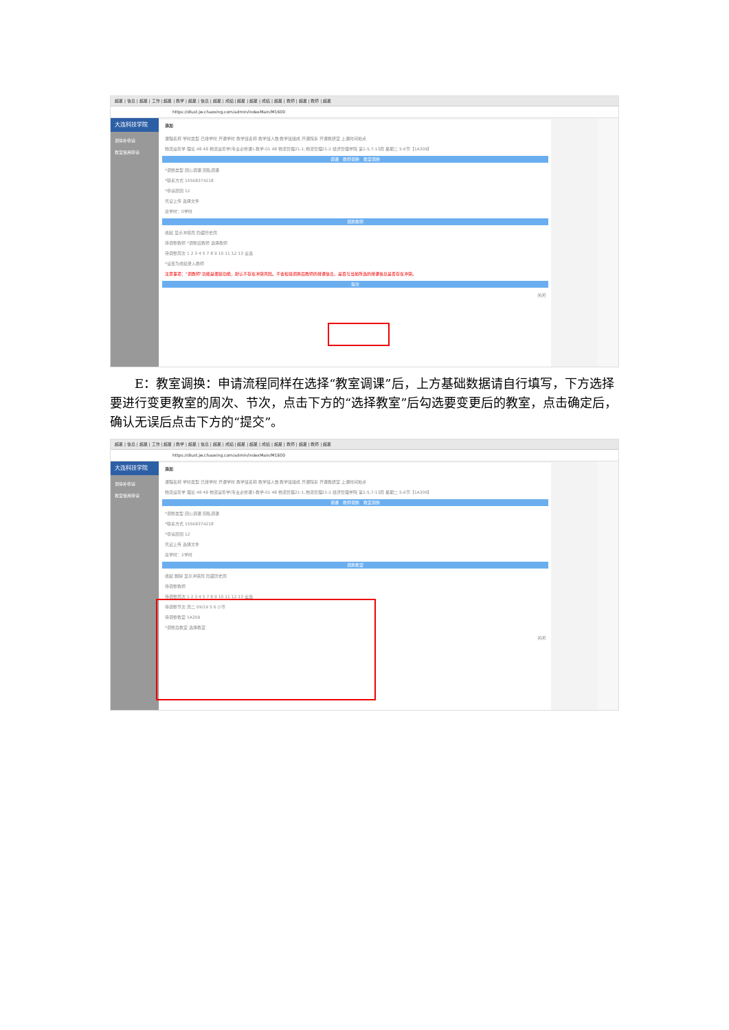超星 | 信息 | 超星 | 工作 | 超星 | 教学 | 超星 | 信息 | 超星 | 成绩 | 超星 | 超星 | 成绩 | 超星 | 教师 | 超星 | 教师 | 超星
https://dlust.jw.chaoxing.com/admin/indexMain/M1600
大连科技学院
调停补申请
教室借用申请
添加
课程名称 学时类型 已排学时 开课学时 教学班名称 教学班人数 教学班组成 开课院系 开课教研室 上课时间地点
物流运筹学 理论 48 48 物流运筹学(专业必修课)-教学-01 48 物流管理21-1,物流管理21-2 经济管理学院 第1-5,7-13周 星期二 5-6节【1A309】
调课 教师调换 教室调换
*调整类型 因公调课 因私调课
*联系方式 15568374218
*申请原因 12
凭证上传 选择文件
总学时：0学时
调换教师
收起 显示冲突周 隐藏历史周
待调整教师 *调整后教师 选择教师
待调整周次 1 2 3 4 5 7 8 9 10 11 12 13 全选
*设置为成绩录入教师
注意事项："调教师"功能是便捷功能，默认不存在冲突风险。不会检验调换后教师的排课信息，是否与当前所选的排课信息是否存在冲突。
提交
关闭
E：教室调换：申请流程同样在选择“教室调课”后，上方基础数据请自行填写，下方选择要进行变更教室的周次、节次，点击下方的“选择教室”后勾选要变更后的教室，点击确定后，确认无误后点击下方的“提交”。
超星 | 信息 | 超星 | 工作 | 超星 | 教学 | 超星 | 信息 | 超星 | 成绩 | 超星 | 超星 | 成绩 | 超星 | 教师 | 超星 | 教师 | 超星
https://dlust.jw.chaoxing.com/admin/indexMain/M1600
大连科技学院
调停补申请
教室借用申请
添加
课程名称 学时类型 已排学时 开课学时 教学班名称 教学班人数 教学班组成 开课院系 开课教研室 上课时间地点
物流运筹学 理论 48 48 物流运筹学(专业必修课)-教学-01 48 物流管理21-1,物流管理21-2 经济管理学院 第1-5,7-13周 星期二 5-6节【1A309】
调课 教师调换 教室调换
*调整类型 因公调课 因私调课
*联系方式 15568374218
*申请原因 12
凭证上传 选择文件
总学时：2学时
调换教室
收起 删除 显示冲突周 隐藏历史周
待调整教师
待调整周次 1 2 3 4 5 7 8 9 10 11 12 13 全选
待调整节次 周二 09/19 5 6 小节
待调整教室 1A309
*调整后教室 选择教室
关闭